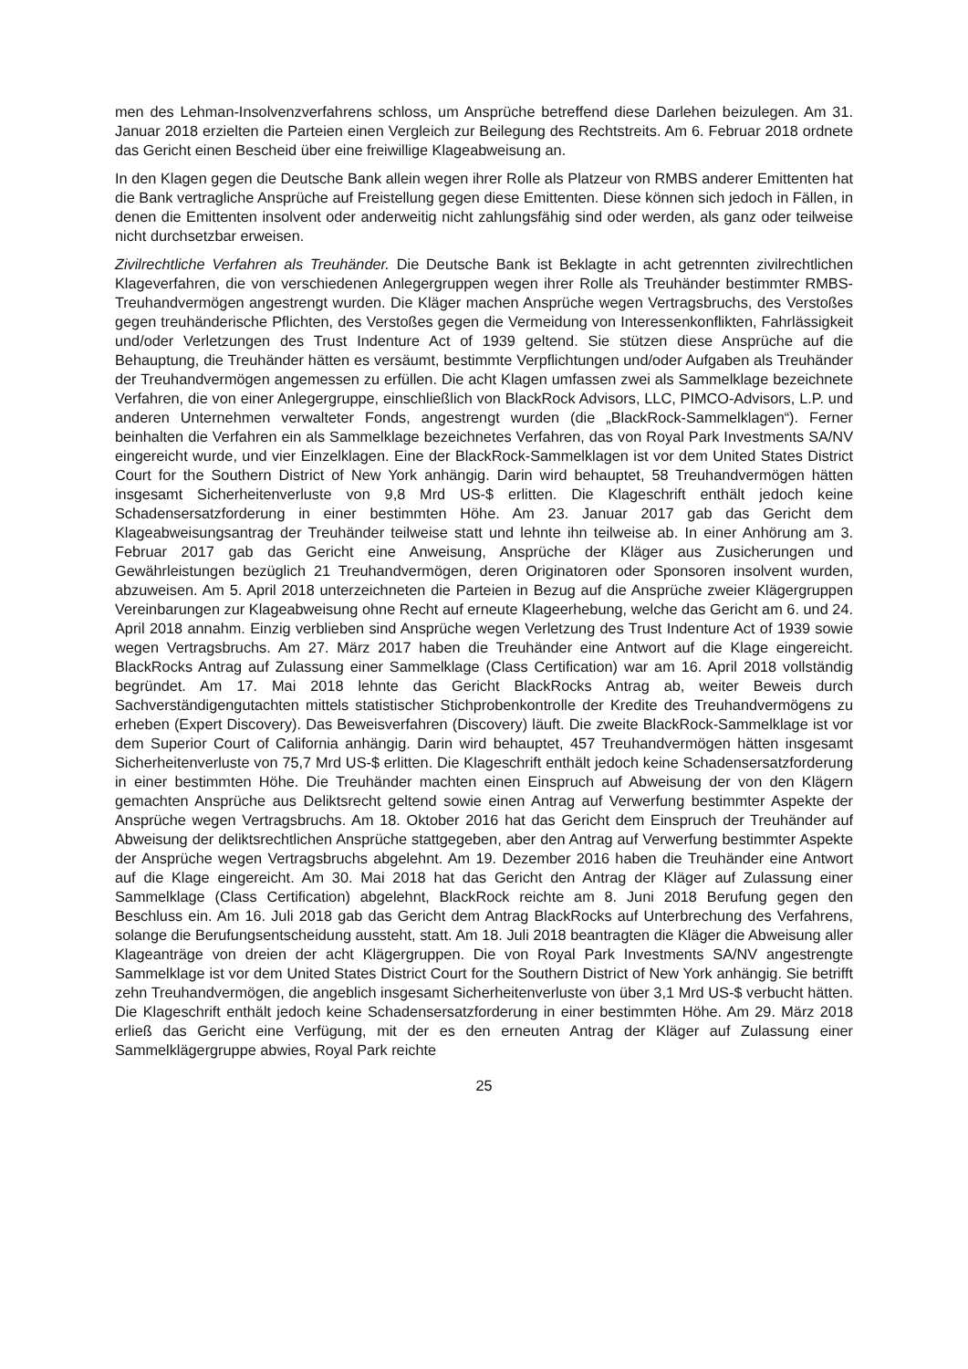men des Lehman-Insolvenzverfahrens schloss, um Ansprüche betreffend diese Darlehen beizulegen. Am 31. Januar 2018 erzielten die Parteien einen Vergleich zur Beilegung des Rechtstreits. Am 6. Februar 2018 ordnete das Gericht einen Bescheid über eine freiwillige Klageabweisung an.
In den Klagen gegen die Deutsche Bank allein wegen ihrer Rolle als Platzeur von RMBS anderer Emittenten hat die Bank vertragliche Ansprüche auf Freistellung gegen diese Emittenten. Diese können sich jedoch in Fällen, in denen die Emittenten insolvent oder anderweitig nicht zahlungsfähig sind oder werden, als ganz oder teilweise nicht durchsetzbar erweisen.
Zivilrechtliche Verfahren als Treuhänder. Die Deutsche Bank ist Beklagte in acht getrennten zivilrechtlichen Klageverfahren, die von verschiedenen Anlegergruppen wegen ihrer Rolle als Treuhänder bestimmter RMBS-Treuhandvermögen angestrengt wurden. Die Kläger machen Ansprüche wegen Vertragsbruchs, des Verstoßes gegen treuhänderische Pflichten, des Verstoßes gegen die Vermeidung von Interessenkonflikten, Fahrlässigkeit und/oder Verletzungen des Trust Indenture Act of 1939 geltend. Sie stützen diese Ansprüche auf die Behauptung, die Treuhänder hätten es versäumt, bestimmte Verpflichtungen und/oder Aufgaben als Treuhänder der Treuhandvermögen angemessen zu erfüllen. Die acht Klagen umfassen zwei als Sammelklage bezeichnete Verfahren, die von einer Anlegergruppe, einschließlich von BlackRock Advisors, LLC, PIMCO-Advisors, L.P. und anderen Unternehmen verwalteter Fonds, angestrengt wurden (die „BlackRock-Sammelklagen“). Ferner beinhalten die Verfahren ein als Sammelklage bezeichnetes Verfahren, das von Royal Park Investments SA/NV eingereicht wurde, und vier Einzelklagen. Eine der BlackRock-Sammelklagen ist vor dem United States District Court for the Southern District of New York anhängig. Darin wird behauptet, 58 Treuhandvermögen hätten insgesamt Sicherheitenverluste von 9,8 Mrd US-$ erlitten. Die Klageschrift enthält jedoch keine Schadensersatzforderung in einer bestimmten Höhe. Am 23. Januar 2017 gab das Gericht dem Klageabweisungsantrag der Treuhänder teilweise statt und lehnte ihn teilweise ab. In einer Anhörung am 3. Februar 2017 gab das Gericht eine Anweisung, Ansprüche der Kläger aus Zusicherungen und Gewährleistungen bezüglich 21 Treuhandvermögen, deren Originatoren oder Sponsoren insolvent wurden, abzuweisen. Am 5. April 2018 unterzeichneten die Parteien in Bezug auf die Ansprüche zweier Klägergruppen Vereinbarungen zur Klageabweisung ohne Recht auf erneute Klageerhebung, welche das Gericht am 6. und 24. April 2018 annahm. Einzig verblieben sind Ansprüche wegen Verletzung des Trust Indenture Act of 1939 sowie wegen Vertragsbruchs. Am 27. März 2017 haben die Treuhänder eine Antwort auf die Klage eingereicht. BlackRocks Antrag auf Zulassung einer Sammelklage (Class Certification) war am 16. April 2018 vollständig begründet. Am 17. Mai 2018 lehnte das Gericht BlackRocks Antrag ab, weiter Beweis durch Sachverständigengutachten mittels statistischer Stichprobenkontrolle der Kredite des Treuhandvermögens zu erheben (Expert Discovery). Das Beweisverfahren (Discovery) läuft. Die zweite BlackRock-Sammelklage ist vor dem Superior Court of California anhängig. Darin wird behauptet, 457 Treuhandvermögen hätten insgesamt Sicherheitenverluste von 75,7 Mrd US-$ erlitten. Die Klageschrift enthält jedoch keine Schadensersatzforderung in einer bestimmten Höhe. Die Treuhänder machten einen Einspruch auf Abweisung der von den Klägern gemachten Ansprüche aus Deliktsrecht geltend sowie einen Antrag auf Verwerfung bestimmter Aspekte der Ansprüche wegen Vertragsbruchs. Am 18. Oktober 2016 hat das Gericht dem Einspruch der Treuhänder auf Abweisung der deliktsrechtlichen Ansprüche stattgegeben, aber den Antrag auf Verwerfung bestimmter Aspekte der Ansprüche wegen Vertragsbruchs abgelehnt. Am 19. Dezember 2016 haben die Treuhänder eine Antwort auf die Klage eingereicht. Am 30. Mai 2018 hat das Gericht den Antrag der Kläger auf Zulassung einer Sammelklage (Class Certification) abgelehnt, BlackRock reichte am 8. Juni 2018 Berufung gegen den Beschluss ein. Am 16. Juli 2018 gab das Gericht dem Antrag BlackRocks auf Unterbrechung des Verfahrens, solange die Berufungsentscheidung aussteht, statt. Am 18. Juli 2018 beantragten die Kläger die Abweisung aller Klageanträge von dreien der acht Klägergruppen. Die von Royal Park Investments SA/NV angestrengte Sammelklage ist vor dem United States District Court for the Southern District of New York anhängig. Sie betrifft zehn Treuhandvermögen, die angeblich insgesamt Sicherheitenverluste von über 3,1 Mrd US-$ verbucht hätten. Die Klageschrift enthält jedoch keine Schadensersatzforderung in einer bestimmten Höhe. Am 29. März 2018 erließ das Gericht eine Verfügung, mit der es den erneuten Antrag der Kläger auf Zulassung einer Sammelklägergruppe abwies, Royal Park reichte
25